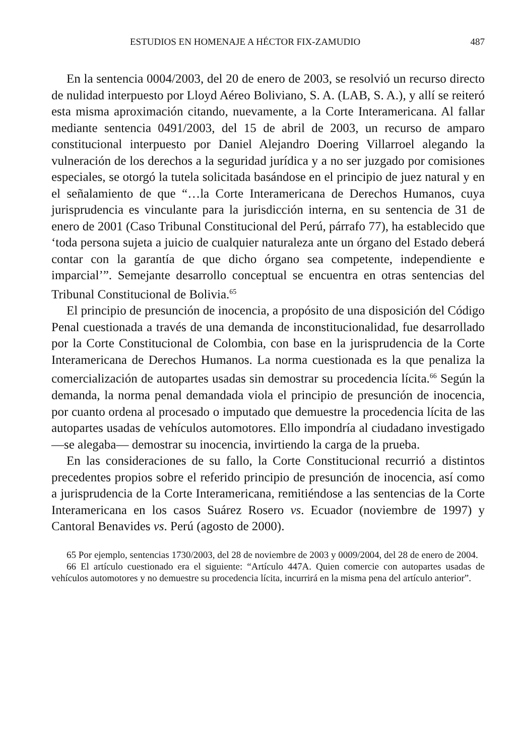ESTUDIOS EN HOMENAJE A HÉCTOR FIX-ZAMUDIO 487
En la sentencia 0004/2003, del 20 de enero de 2003, se resolvió un recurso directo de nulidad interpuesto por Lloyd Aéreo Boliviano, S. A. (LAB, S. A.), y allí se reiteró esta misma aproximación citando, nuevamente, a la Corte Interamericana. Al fallar mediante sentencia 0491/2003, del 15 de abril de 2003, un recurso de amparo constitucional interpuesto por Daniel Alejandro Doering Villarroel alegando la vulneración de los derechos a la seguridad jurídica y a no ser juzgado por comisiones especiales, se otorgó la tutela solicitada basándose en el principio de juez natural y en el señalamiento de que “…la Corte Interamericana de Derechos Humanos, cuya jurisprudencia es vinculante para la jurisdicción interna, en su sentencia de 31 de enero de 2001 (Caso Tribunal Constitucional del Perú, párrafo 77), ha establecido que ‘toda persona sujeta a juicio de cualquier naturaleza ante un órgano del Estado deberá contar con la garantía de que dicho órgano sea competente, independiente e imparcial’”. Semejante desarrollo conceptual se encuentra en otras sentencias del Tribunal Constitucional de Bolivia.<sup>65</sup>
El principio de presunción de inocencia, a propósito de una disposición del Código Penal cuestionada a través de una demanda de inconstitucionalidad, fue desarrollado por la Corte Constitucional de Colombia, con base en la jurisprudencia de la Corte Interamericana de Derechos Humanos. La norma cuestionada es la que penaliza la comercialización de autopartes usadas sin demostrar su procedencia lícita.<sup>66</sup> Según la demanda, la norma penal demandada viola el principio de presunción de inocencia, por cuanto ordena al procesado o imputado que demuestre la procedencia lícita de las autopartes usadas de vehículos automotores. Ello impondría al ciudadano investigado —se alegaba— demostrar su inocencia, invirtiendo la carga de la prueba.
En las consideraciones de su fallo, la Corte Constitucional recurrió a distintos precedentes propios sobre el referido principio de presunción de inocencia, así como a jurisprudencia de la Corte Interamericana, remitiéndose a las sentencias de la Corte Interamericana en los casos Suárez Rosero vs. Ecuador (noviembre de 1997) y Cantoral Benavides vs. Perú (agosto de 2000).
65 Por ejemplo, sentencias 1730/2003, del 28 de noviembre de 2003 y 0009/2004, del 28 de enero de 2004.
66 El artículo cuestionado era el siguiente: “Artículo 447A. Quien comercie con autopartes usadas de vehículos automotores y no demuestre su procedencia lícita, incurrirá en la misma pena del artículo anterior”.